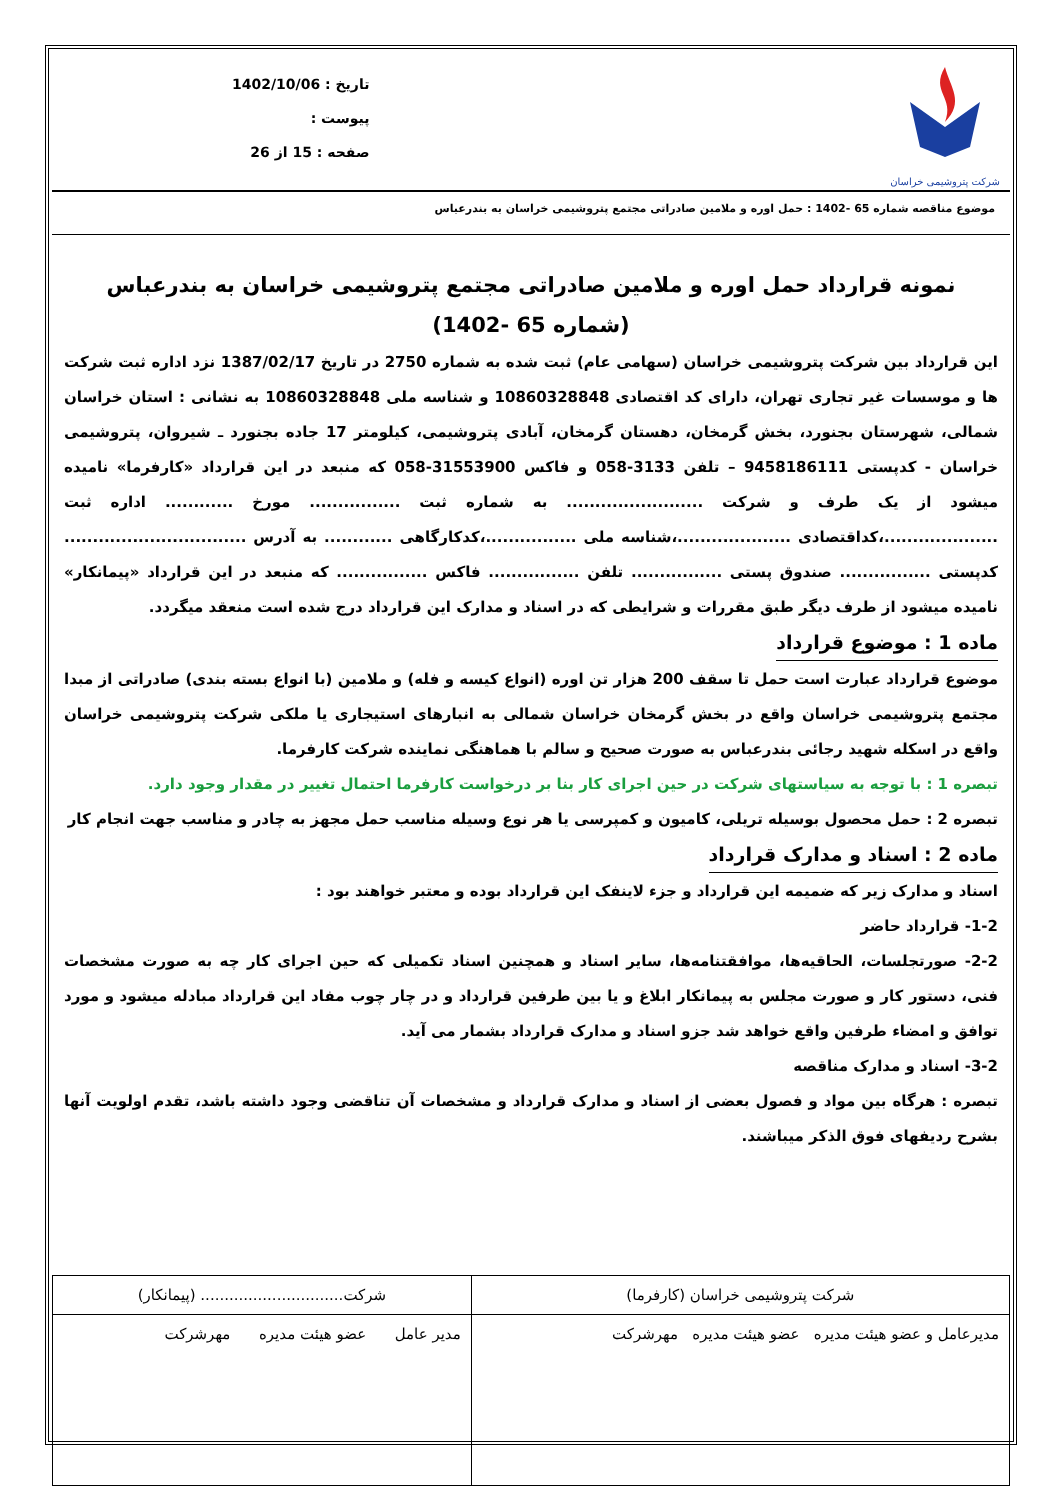شرکت پتروشیمی خراسان
تاریخ : 1402/10/06
پیوست :
صفحه : 15 از 26
موضوع مناقصه شماره 65 -1402 : حمل اوره و ملامین صادراتی مجتمع پتروشیمی خراسان به بندرعباس
نمونه قرارداد حمل اوره و ملامین صادراتی مجتمع پتروشیمی خراسان به بندرعباس
(شماره 65 -1402)
این قرارداد بین شرکت پتروشیمی خراسان (سهامی عام) ثبت شده به شماره 2750 در تاریخ 1387/02/17 نزد اداره ثبت شرکت ها و موسسات غیر تجاری تهران، دارای کد اقتصادی 10860328848 و شناسه ملی 10860328848 به نشانی : استان خراسان شمالی، شهرستان بجنورد، بخش گرمخان، دهستان گرمخان، آبادی پتروشیمی، کیلومتر 17 جاده بجنورد ـ شیروان، پتروشیمی خراسان - کدپستی 9458186111 – تلفن 3133-058 و فاکس 31553900-058 که منبعد در این قرارداد «کارفرما» نامیده میشود از یک طرف و شرکت ........................ به شماره ثبت ................ مورخ ............ اداره ثبت ....................،کداقتصادی ....................،شناسه ملی ................،کدکارگاهی ............ به آدرس ................................ کدپستی ................ صندوق پستی ................ تلفن ................ فاکس ................ که منبعد در این قرارداد «پیمانکار» نامیده میشود از طرف دیگر طبق مقررات و شرایطی که در اسناد و مدارک این قرارداد درج شده است منعقد میگردد.
ماده 1 : موضوع قرارداد
موضوع قرارداد عبارت است حمل تا سقف 200 هزار تن اوره (انواع کیسه و فله) و ملامین (با انواع بسته بندی) صادراتی از مبدا مجتمع پتروشیمی خراسان واقع در بخش گرمخان خراسان شمالی به انبارهای استیجاری یا ملکی شرکت پتروشیمی خراسان واقع در اسکله شهید رجائی بندرعباس به صورت صحیح و سالم با هماهنگی نماینده شرکت کارفرما.
تبصره 1 : با توجه به سیاستهای شرکت در حین اجرای کار بنا بر درخواست کارفرما احتمال تغییر در مقدار وجود دارد.
تبصره 2 : حمل محصول بوسیله تریلی، کامیون و کمپرسی یا هر نوع وسیله مناسب حمل مجهز به چادر و مناسب جهت انجام کار
ماده 2 : اسناد و مدارک قرارداد
اسناد و مدارک زیر که ضمیمه این قرارداد و جزء لاینفک این قرارداد بوده و معتبر خواهند بود :
1-2- قرارداد حاضر
2-2- صورتجلسات، الحاقیه‌ها، موافقتنامه‌ها، سایر اسناد و همچنین اسناد تکمیلی که حین اجرای کار چه به صورت مشخصات فنی، دستور کار و صورت مجلس به پیمانکار ابلاغ و یا بین طرفین قرارداد و در چار چوب مفاد این قرارداد مبادله میشود و مورد توافق و امضاء طرفین واقع خواهد شد جزو اسناد و مدارک قرارداد بشمار می آید.
3-2- اسناد و مدارک مناقصه
تبصره : هرگاه بین مواد و فصول بعضی از اسناد و مدارک قرارداد و مشخصات آن تناقضی وجود داشته باشد، تقدم اولویت آنها بشرح ردیفهای فوق الذکر میباشند.
| شرکت پتروشیمی خراسان (کارفرما) | شرکت.............................. (پیمانکار) |
| مدیرعامل و عضو هیئت مدیره عضو هیئت مدیره مهرشرکت | مدیر عامل عضو هیئت مدیره مهرشرکت |